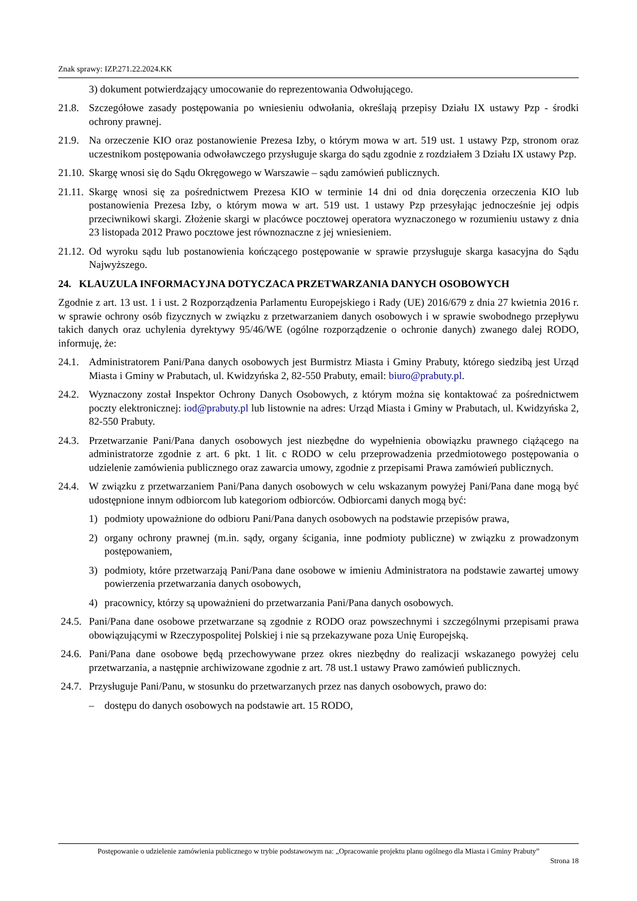Znak sprawy: IZP.271.22.2024.KK
3) dokument potwierdzający umocowanie do reprezentowania Odwołującego.
21.8.
Szczegółowe zasady postępowania po wniesieniu odwołania, określają przepisy Działu IX ustawy Pzp - środki ochrony prawnej.
21.9.
Na orzeczenie KIO oraz postanowienie Prezesa Izby, o którym mowa w art. 519 ust. 1 ustawy Pzp, stronom oraz uczestnikom postępowania odwoławczego przysługuje skarga do sądu zgodnie z rozdziałem 3 Działu IX ustawy Pzp.
21.10.
Skargę wnosi się do Sądu Okręgowego w Warszawie – sądu zamówień publicznych.
21.11.
Skargę wnosi się za pośrednictwem Prezesa KIO w terminie 14 dni od dnia doręczenia orzeczenia KIO lub postanowienia Prezesa Izby, o którym mowa w art. 519 ust. 1 ustawy Pzp przesyłając jednocześnie jej odpis przeciwnikowi skargi. Złożenie skargi w placówce pocztowej operatora wyznaczonego w rozumieniu ustawy z dnia 23 listopada 2012 Prawo pocztowe jest równoznaczne z jej wniesieniem.
21.12.
Od wyroku sądu lub postanowienia kończącego postępowanie w sprawie przysługuje skarga kasacyjna do Sądu Najwyższego.
24. KLAUZULA INFORMACYJNA DOTYCZACA PRZETWARZANIA DANYCH OSOBOWYCH
Zgodnie z art. 13 ust. 1 i ust. 2 Rozporządzenia Parlamentu Europejskiego i Rady (UE) 2016/679 z dnia 27 kwietnia 2016 r. w sprawie ochrony osób fizycznych w związku z przetwarzaniem danych osobowych i w sprawie swobodnego przepływu takich danych oraz uchylenia dyrektywy 95/46/WE (ogólne rozporządzenie o ochronie danych) zwanego dalej RODO, informuję, że:
24.1.
Administratorem Pani/Pana danych osobowych jest Burmistrz Miasta i Gminy Prabuty, którego siedzibą jest Urząd Miasta i Gminy w Prabutach, ul. Kwidzyńska 2, 82-550 Prabuty, email: biuro@prabuty.pl.
24.2.
Wyznaczony został Inspektor Ochrony Danych Osobowych, z którym można się kontaktować za pośrednictwem poczty elektronicznej: iod@prabuty.pl lub listownie na adres: Urząd Miasta i Gminy w Prabutach, ul. Kwidzyńska 2, 82-550 Prabuty.
24.3.
Przetwarzanie Pani/Pana danych osobowych jest niezbędne do wypełnienia obowiązku prawnego ciążącego na administratorze zgodnie z art. 6 pkt. 1 lit. c RODO w celu przeprowadzenia przedmiotowego postępowania o udzielenie zamówienia publicznego oraz zawarcia umowy, zgodnie z przepisami Prawa zamówień publicznych.
24.4.
W związku z przetwarzaniem Pani/Pana danych osobowych w celu wskazanym powyżej Pani/Pana dane mogą być udostępnione innym odbiorcom lub kategoriom odbiorców. Odbiorcami danych mogą być:
1) podmioty upoważnione do odbioru Pani/Pana danych osobowych na podstawie przepisów prawa,
2) organy ochrony prawnej (m.in. sądy, organy ścigania, inne podmioty publiczne) w związku z prowadzonym postępowaniem,
3) podmioty, które przetwarzają Pani/Pana dane osobowe w imieniu Administratora na podstawie zawartej umowy powierzenia przetwarzania danych osobowych,
4) pracownicy, którzy są upoważnieni do przetwarzania Pani/Pana danych osobowych.
24.5.
Pani/Pana dane osobowe przetwarzane są zgodnie z RODO oraz powszechnymi i szczególnymi przepisami prawa obowiązującymi w Rzeczypospolitej Polskiej i nie są przekazywane poza Unię Europejską.
24.6.
Pani/Pana dane osobowe będą przechowywane przez okres niezbędny do realizacji wskazanego powyżej celu przetwarzania, a następnie archiwizowane zgodnie z art. 78 ust.1 ustawy Prawo zamówień publicznych.
24.7.
Przysługuje Pani/Panu, w stosunku do przetwarzanych przez nas danych osobowych, prawo do:
– dostępu do danych osobowych na podstawie art. 15 RODO,
Postępowanie o udzielenie zamówienia publicznego w trybie podstawowym na: „Opracowanie projektu planu ogólnego dla Miasta i Gminy Prabuty”
Strona 18